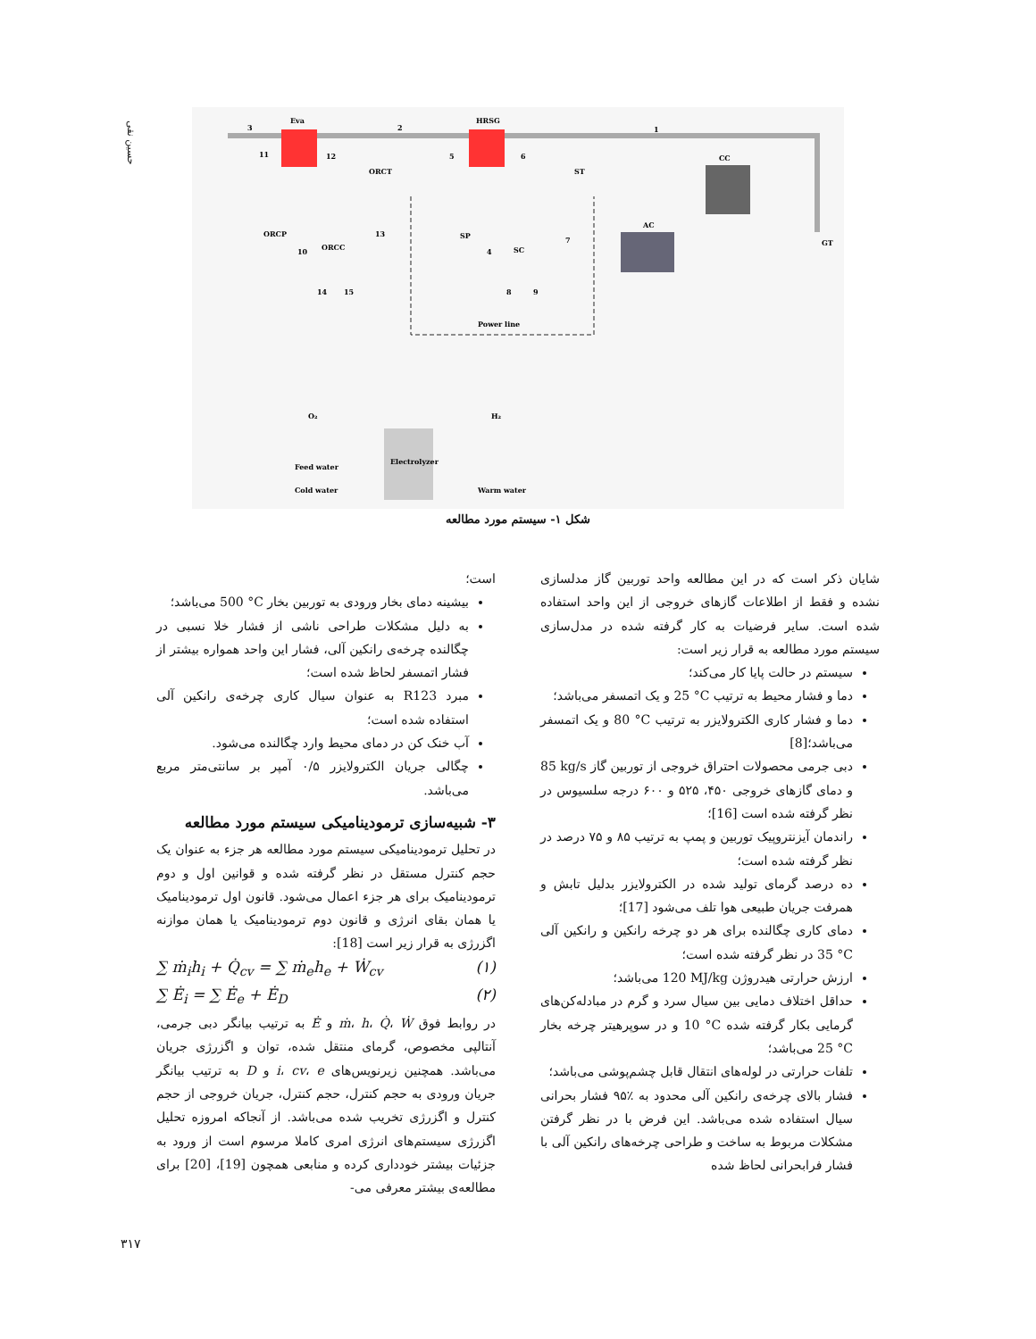حسین نقی
Eva
HRSG
CC
GT
AC
ORCT
ST
ORCP
ORCC
SP
SC
Power line
O₂
H₂
Electrolyzer
Feed water
Cold water
Warm water
3
2
1
11
12
5
6
13
7
10
4
14
15
8
9
شکل ۱- سیستم مورد مطالعه
شایان ذکر است که در این مطالعه واحد توربین گاز مدلسازی نشده و فقط از اطلاعات گازهای خروجی از این واحد استفاده شده است. سایر فرضیات به کار گرفته شده در مدل‌سازی سیستم مورد مطالعه به قرار زیر است:
سیستم در حالت پایا کار می‌کند؛
دما و فشار محیط به ترتیب ‎25 °C‎ و یک اتمسفر می‌باشد؛
دما و فشار کاری الکترولایزر به ترتیب ‎80 °C‎ و یک اتمسفر می‌باشد؛[8]
دبی جرمی محصولات احتراق خروجی از توربین گاز ‎85 kg/s‎ و دمای گازهای خروجی ۴۵۰، ۵۲۵ و ۶۰۰ درجه سلسیوس در نظر گرفته شده است [16]؛
راندمان آیزنتروپیک توربین و پمپ به ترتیب ۸۵ و ۷۵ درصد در نظر گرفته شده است؛
ده درصد گرمای تولید شده در الکترولایزر بدلیل تابش و همرفت جریان طبیعی هوا تلف می‌شود [17]؛
دمای کاری چگالنده برای هر دو چرخه رانکین و رانکین آلی ‎35 °C‎ در نظر گرفته شده است؛
ارزش حرارتی هیدروژن ‎120 MJ/kg‎ می‌باشد؛
حداقل اختلاف دمایی بین سیال سرد و گرم در مبادله‌کن‌های گرمایی بکار گرفته شده ‎10 °C‎ و در سوپرهیتر چرخه بخار ‎25 °C‎ می‌باشد؛
تلفات حرارتی در لوله‌های انتقال قابل چشم‌پوشی می‌باشد؛
فشار بالای چرخه‌ی رانکین آلی محدود به ٪۹۵ فشار بحرانی سیال استفاده شده می‌باشد. این فرض با در نظر گرفتن مشکلات مربوط به ساخت و طراحی چرخه‌های رانکین آلی با فشار فرابحرانی لحاظ شده
است؛
بیشینه دمای بخار ورودی به توربین بخار ‎500 °C‎ می‌باشد؛
به دلیل مشکلات طراحی ناشی از فشار خلا نسبی در چگالنده چرخه‌ی رانکین آلی، فشار این واحد همواره بیشتر از فشار اتمسفر لحاظ شده است؛
مبرد R123 به عنوان سیال کاری چرخه‌ی رانکین آلی استفاده شده است؛
آب خنک کن در دمای محیط وارد چگالنده می‌شود.
چگالی جریان الکترولایزر ۰/۵ آمپر بر سانتی‌متر مربع می‌باشد.
۳- شبیه‌سازی ترمودینامیکی سیستم مورد مطالعه
در تحلیل ترمودینامیکی سیستم مورد مطالعه هر جزء به عنوان یک حجم کنترل مستقل در نظر گرفته شده و قوانین اول و دوم ترمودینامیک برای هر جزء اعمال می‌شود. قانون اول ترمودینامیک یا همان بقای انرژی و قانون دوم ترمودینامیک یا همان موازنه اگزرژی به قرار زیر است [18]:
∑ ṁ<sub>i</sub>h<sub>i</sub> + Q̇<sub>cv</sub> = ∑ ṁ<sub>e</sub>h<sub>e</sub> + Ẇ<sub>cv</sub> (۱)
∑ Ė<sub>i</sub> = ∑ Ė<sub>e</sub> + Ė<sub>D</sub> (۲)
در روابط فوق ṁ، h، Q̇، Ẇ و Ė به ترتیب بیانگر دبی جرمی، آنتالپی مخصوص، گرمای منتقل شده، توان و اگزرژی جریان می‌باشد. همچنین زیرنویس‌های i، cv، e و D به ترتیب بیانگر جریان ورودی به حجم کنترل، حجم کنترل، جریان خروجی از حجم کنترل و اگزرژی تخریب شده می‌باشد. از آنجاکه امروزه تحلیل اگزرژی سیستم‌های انرژی امری کاملا مرسوم است از ورود به جزئیات بیشتر خودداری کرده و منابعی همچون [19]، [20] برای مطالعه‌ی بیشتر معرفی می-
۳۱۷